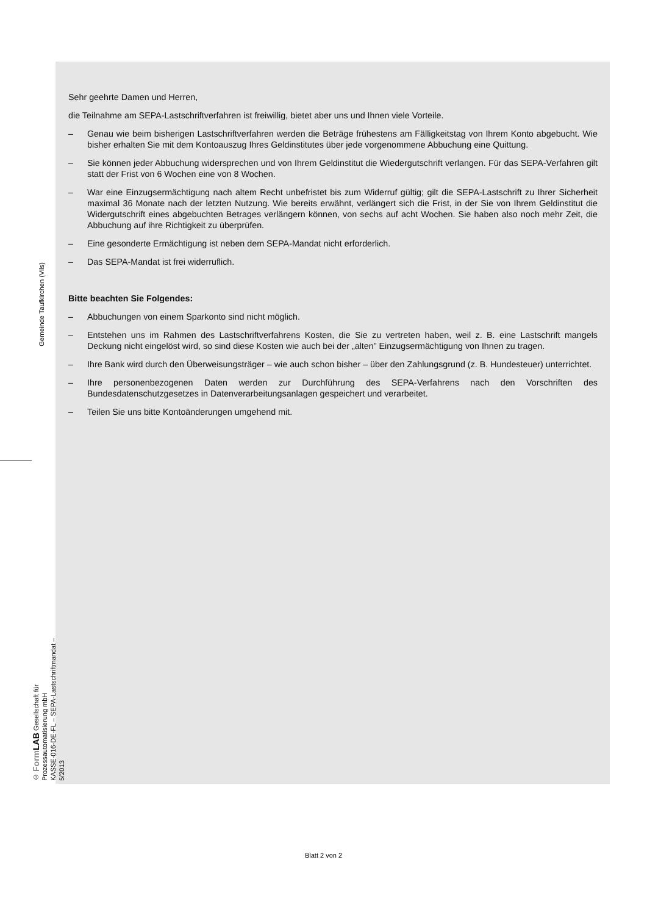Gemeinde Taufkirchen (Vils)
© Form LAB Gesellschaft für Prozessautomatisierung mbH
KASSE-016-DE-FL – SEPA-Lastschriftmandat – 5/2013
Sehr geehrte Damen und Herren,
die Teilnahme am SEPA-Lastschriftverfahren ist freiwillig, bietet aber uns und Ihnen viele Vorteile.
– Genau wie beim bisherigen Lastschriftverfahren werden die Beträge frühestens am Fälligkeitstag von Ihrem Konto abgebucht. Wie bisher erhalten Sie mit dem Kontoauszug Ihres Geldinstitutes über jede vorgenommene Abbuchung eine Quittung.
– Sie können jeder Abbuchung widersprechen und von Ihrem Geldinstitut die Wiedergutschrift verlangen. Für das SEPA-Verfahren gilt statt der Frist von 6 Wochen eine von 8 Wochen.
– War eine Einzugsermächtigung nach altem Recht unbefristet bis zum Widerruf gültig; gilt die SEPA-Lastschrift zu Ihrer Sicherheit maximal 36 Monate nach der letzten Nutzung. Wie bereits erwähnt, verlängert sich die Frist, in der Sie von Ihrem Geldinstitut die Widergutschrift eines abgebuchten Betrages verlängern können, von sechs auf acht Wochen. Sie haben also noch mehr Zeit, die Abbuchung auf ihre Richtigkeit zu überprüfen.
– Eine gesonderte Ermächtigung ist neben dem SEPA-Mandat nicht erforderlich.
– Das SEPA-Mandat ist frei widerruflich.
Bitte beachten Sie Folgendes:
– Abbuchungen von einem Sparkonto sind nicht möglich.
– Entstehen uns im Rahmen des Lastschriftverfahrens Kosten, die Sie zu vertreten haben, weil z. B. eine Lastschrift mangels Deckung nicht eingelöst wird, so sind diese Kosten wie auch bei der „alten” Einzugsermächtigung von Ihnen zu tragen.
– Ihre Bank wird durch den Überweisungsträger – wie auch schon bisher – über den Zahlungsgrund (z. B. Hundesteuer) unterrichtet.
– Ihre personenbezogenen Daten werden zur Durchführung des SEPA-Verfahrens nach den Vorschriften des Bundesdatenschutzgesetzes in Datenverarbeitungsanlagen gespeichert und verarbeitet.
– Teilen Sie uns bitte Kontoänderungen umgehend mit.
Blatt 2 von 2